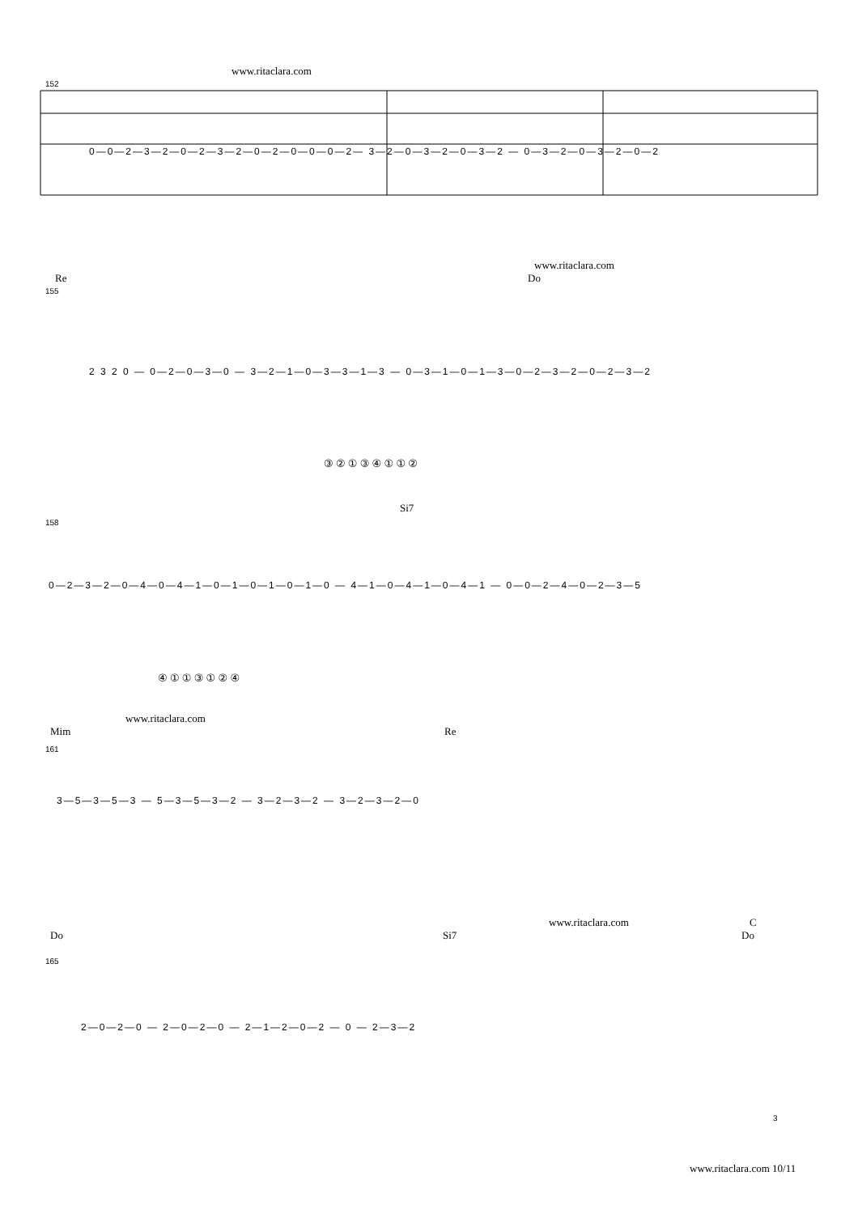www.ritaclara.com
152
0—0—2—3—2—0—2—3—2—0—2—0—0—0—2— 3—2—0—3—2—0—3—2 — 0—3—2—0—3—2—0—2
Re
www.ritaclara.com
Do
155
2 3 2 0 — 0—2—0—3—0 — 3—2—1—0—3—3—1—3 — 0—3—1—0—1—3—0—2—3—2—0—2—3—2
③ ② ① ③ ④ ① ① ②
Si7
158
0—2—3—2—0—4—0—4—1—0—1—0—1—0—1—0 — 4—1—0—4—1—0—4—1 — 0—0—2—4—0—2—3—5
④ ① ① ③ ① ② ④
www.ritaclara.com
Mim Re
161
3—5—3—5—3 — 5—3—5—3—2 — 3—2—3—2 — 3—2—3—2—0
www.ritaclara.com C
Do Si7 Do
165
2—0—2—0 — 2—0—2—0 — 2—1—2—0—2 — 0 — 2—3—2
3
www.ritaclara.com 10/11